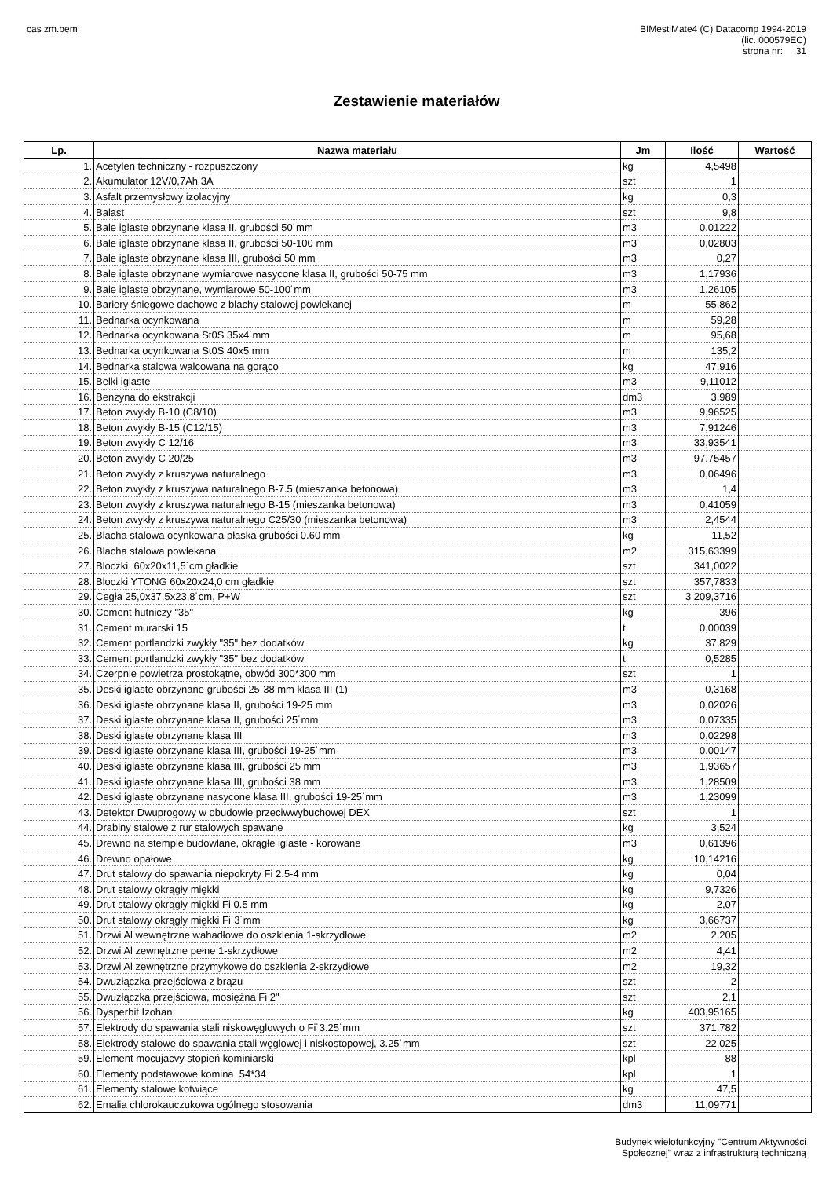cas zm.bem BIMestiMate4 (C) Datacomp 1994-2019
(lic. 000579EC)
strona nr: 31
Zestawienie materiałów
| Lp. | Nazwa materiału | Jm | Ilość | Wartość |
| --- | --- | --- | --- | --- |
| 1. | Acetylen techniczny - rozpuszczony | kg | 4,5498 | |
| 2. | Akumulator 12V/0,7Ah 3A | szt | 1 | |
| 3. | Asfalt przemysłowy izolacyjny | kg | 0,3 | |
| 4. | Balast | szt | 9,8 | |
| 5. | Bale iglaste obrzynane klasa II, grubości 50˙mm | m3 | 0,01222 | |
| 6. | Bale iglaste obrzynane klasa II, grubości 50-100 mm | m3 | 0,02803 | |
| 7. | Bale iglaste obrzynane klasa III, grubości 50 mm | m3 | 0,27 | |
| 8. | Bale iglaste obrzynane wymiarowe nasycone klasa II, grubości 50-75 mm | m3 | 1,17936 | |
| 9. | Bale iglaste obrzynane, wymiarowe 50-100˙mm | m3 | 1,26105 | |
| 10. | Bariery śniegowe dachowe z blachy stalowej powlekanej | m | 55,862 | |
| 11. | Bednarka ocynkowana | m | 59,28 | |
| 12. | Bednarka ocynkowana St0S 35x4˙mm | m | 95,68 | |
| 13. | Bednarka ocynkowana St0S 40x5 mm | m | 135,2 | |
| 14. | Bednarka stalowa walcowana na gorąco | kg | 47,916 | |
| 15. | Belki iglaste | m3 | 9,11012 | |
| 16. | Benzyna do ekstrakcji | dm3 | 3,989 | |
| 17. | Beton zwykły B-10 (C8/10) | m3 | 9,96525 | |
| 18. | Beton zwykły B-15 (C12/15) | m3 | 7,91246 | |
| 19. | Beton zwykły C 12/16 | m3 | 33,93541 | |
| 20. | Beton zwykły C 20/25 | m3 | 97,75457 | |
| 21. | Beton zwykły z kruszywa naturalnego | m3 | 0,06496 | |
| 22. | Beton zwykły z kruszywa naturalnego B-7.5 (mieszanka betonowa) | m3 | 1,4 | |
| 23. | Beton zwykły z kruszywa naturalnego B-15 (mieszanka betonowa) | m3 | 0,41059 | |
| 24. | Beton zwykły z kruszywa naturalnego C25/30 (mieszanka betonowa) | m3 | 2,4544 | |
| 25. | Blacha stalowa ocynkowana płaska grubości 0.60 mm | kg | 11,52 | |
| 26. | Blacha stalowa powlekana | m2 | 315,63399 | |
| 27. | Bloczki 60x20x11,5˙cm gładkie | szt | 341,0022 | |
| 28. | Bloczki YTONG 60x20x24,0 cm gładkie | szt | 357,7833 | |
| 29. | Cegła 25,0x37,5x23,8˙cm, P+W | szt | 3 209,3716 | |
| 30. | Cement hutniczy "35" | kg | 396 | |
| 31. | Cement murarski 15 | t | 0,00039 | |
| 32. | Cement portlandzki zwykły "35" bez dodatków | kg | 37,829 | |
| 33. | Cement portlandzki zwykły "35" bez dodatków | t | 0,5285 | |
| 34. | Czerpnie powietrza prostokątne, obwód 300*300 mm | szt | 1 | |
| 35. | Deski iglaste obrzynane grubości 25-38 mm klasa III (1) | m3 | 0,3168 | |
| 36. | Deski iglaste obrzynane klasa II, grubości 19-25 mm | m3 | 0,02026 | |
| 37. | Deski iglaste obrzynane klasa II, grubości 25˙mm | m3 | 0,07335 | |
| 38. | Deski iglaste obrzynane klasa III | m3 | 0,02298 | |
| 39. | Deski iglaste obrzynane klasa III, grubości 19-25˙mm | m3 | 0,00147 | |
| 40. | Deski iglaste obrzynane klasa III, grubości 25 mm | m3 | 1,93657 | |
| 41. | Deski iglaste obrzynane klasa III, grubości 38 mm | m3 | 1,28509 | |
| 42. | Deski iglaste obrzynane nasycone klasa III, grubości 19-25˙mm | m3 | 1,23099 | |
| 43. | Detektor Dwuprogowy w obudowie przeciwwybuchowej DEX | szt | 1 | |
| 44. | Drabiny stalowe z rur stalowych spawane | kg | 3,524 | |
| 45. | Drewno na stemple budowlane, okrągłe iglaste - korowane | m3 | 0,61396 | |
| 46. | Drewno opałowe | kg | 10,14216 | |
| 47. | Drut stalowy do spawania niepokryty Fi 2.5-4 mm | kg | 0,04 | |
| 48. | Drut stalowy okrągły miękki | kg | 9,7326 | |
| 49. | Drut stalowy okrągły miękki Fi 0.5 mm | kg | 2,07 | |
| 50. | Drut stalowy okrągły miękki Fi˙3˙mm | kg | 3,66737 | |
| 51. | Drzwi Al wewnętrzne wahadłowe do oszklenia 1-skrzydłowe | m2 | 2,205 | |
| 52. | Drzwi Al zewnętrzne pełne 1-skrzydłowe | m2 | 4,41 | |
| 53. | Drzwi Al zewnętrzne przymykowe do oszklenia 2-skrzydłowe | m2 | 19,32 | |
| 54. | Dwuzłączka przejściowa z brązu | szt | 2 | |
| 55. | Dwuzłączka przejściowa, mosiężna Fi 2" | szt | 2,1 | |
| 56. | Dysperbit Izohan | kg | 403,95165 | |
| 57. | Elektrody do spawania stali niskowęglowych o Fi˙3.25˙mm | szt | 371,782 | |
| 58. | Elektrody stalowe do spawania stali węglowej i niskostopowej, 3.25˙mm | szt | 22,025 | |
| 59. | Element mocujacvy stopień kominiarski | kpl | 88 | |
| 60. | Elementy podstawowe komina 54*34 | kpl | 1 | |
| 61. | Elementy stalowe kotwiące | kg | 47,5 | |
| 62. | Emalia chlorokauczukowa ogólnego stosowania | dm3 | 11,09771 | |
Budynek wielofunkcyjny "Centrum Aktywności
Społecznej" wraz z infrastrukturą techniczną